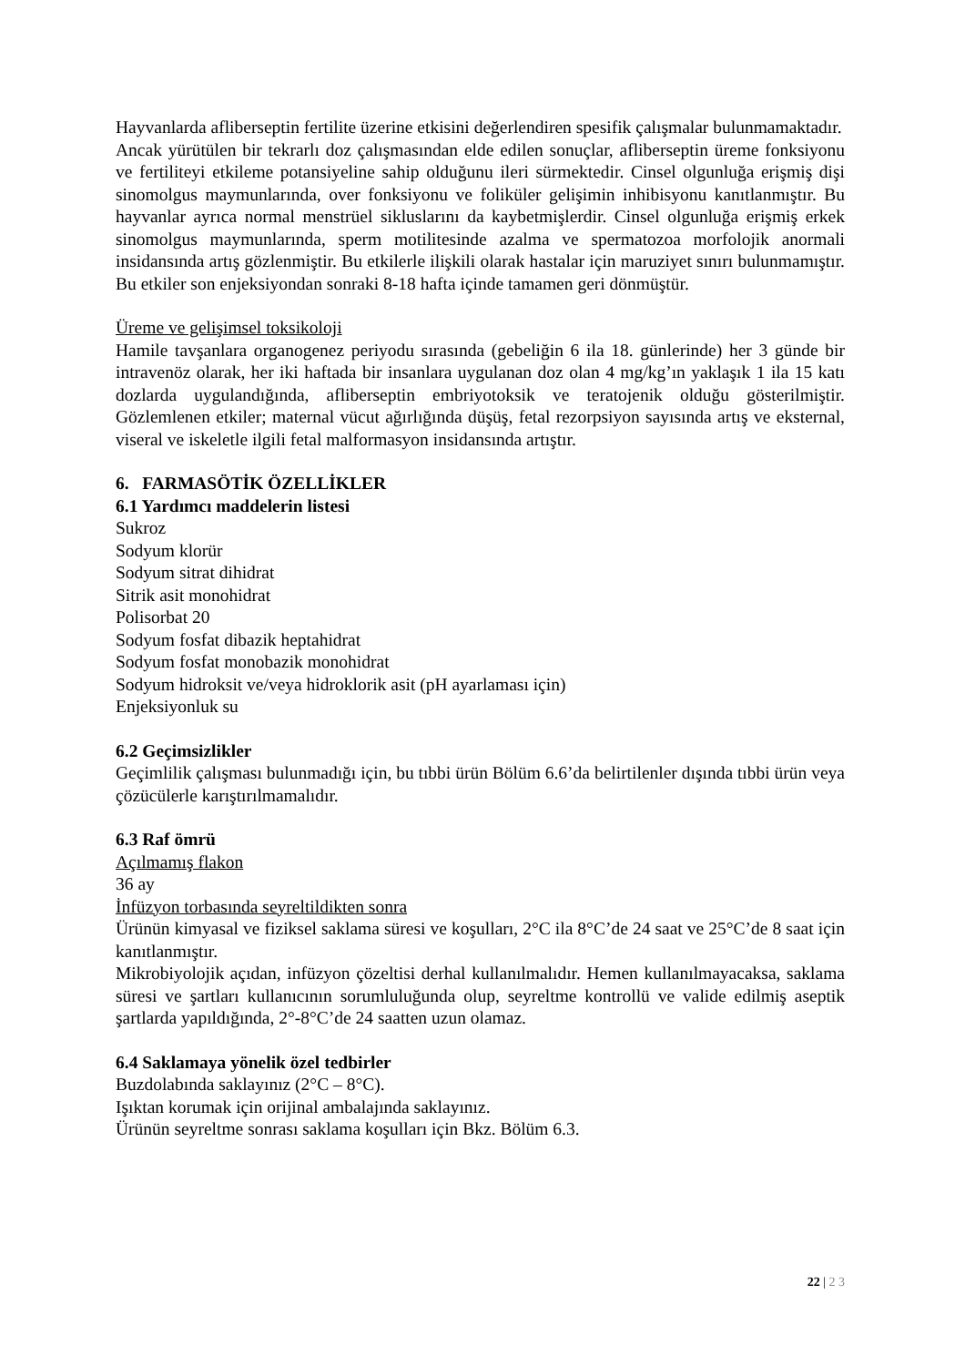Hayvanlarda afliberseptin fertilite üzerine etkisini değerlendiren spesifik çalışmalar bulunmamaktadır.
Ancak yürütülen bir tekrarlı doz çalışmasından elde edilen sonuçlar, afliberseptin üreme fonksiyonu ve fertiliteyi etkileme potansiyeline sahip olduğunu ileri sürmektedir. Cinsel olgunluğa erişmiş dişi sinomolgus maymunlarında, over fonksiyonu ve foliküler gelişimin inhibisyonu kanıtlanmıştır. Bu hayvanlar ayrıca normal menstrüel sikluslarını da kaybetmişlerdir. Cinsel olgunluğa erişmiş erkek sinomolgus maymunlarında, sperm motilitesinde azalma ve spermatozoa morfolojik anormali insidansında artış gözlenmiştir. Bu etkilerle ilişkili olarak hastalar için maruziyet sınırı bulunmamıştır. Bu etkiler son enjeksiyondan sonraki 8-18 hafta içinde tamamen geri dönmüştür.
Üreme ve gelişimsel toksikoloji
Hamile tavşanlara organogenez periyodu sırasında (gebeliğin 6 ila 18. günlerinde) her 3 günde bir intravenöz olarak, her iki haftada bir insanlara uygulanan doz olan 4 mg/kg’ın yaklaşık 1 ila 15 katı dozlarda uygulandığında, afliberseptin embriyotoksik ve teratojenik olduğu gösterilmiştir. Gözlemlenen etkiler; maternal vücut ağırlığında düşüş, fetal rezorpsiyon sayısında artış ve eksternal, viseral ve iskeletle ilgili fetal malformasyon insidansında artıştır.
6. FARMASÖTİK ÖZELLİKLER
6.1 Yardımcı maddelerin listesi
Sukroz
Sodyum klorür
Sodyum sitrat dihidrat
Sitrik asit monohidrat
Polisorbat 20
Sodyum fosfat dibazik heptahidrat
Sodyum fosfat monobazik monohidrat
Sodyum hidroksit ve/veya hidroklorik asit (pH ayarlaması için)
Enjeksiyonluk su
6.2 Geçimsizlikler
Geçimlilik çalışması bulunmadığı için, bu tıbbi ürün Bölüm 6.6’da belirtilenler dışında tıbbi ürün veya çözücülerle karıştırılmamalıdır.
6.3 Raf ömrü
Açılmamış flakon
36 ay
İnfüzyon torbasında seyreltildikten sonra
Ürünün kimyasal ve fiziksel saklama süresi ve koşulları, 2°C ila 8°C’de 24 saat ve 25°C’de 8 saat için kanıtlanmıştır.
Mikrobiyolojik açıdan, infüzyon çözeltisi derhal kullanılmalıdır. Hemen kullanılmayacaksa, saklama süresi ve şartları kullanıcının sorumluluğunda olup, seyreltme kontrollü ve valide edilmiş aseptik şartlarda yapıldığında, 2°-8°C’de 24 saatten uzun olamaz.
6.4 Saklamaya yönelik özel tedbirler
Buzdolabında saklayınız (2°C – 8°C).
Işıktan korumak için orijinal ambalajında saklayınız.
Ürünün seyreltme sonrası saklama koşulları için Bkz. Bölüm 6.3.
22 | 2 3